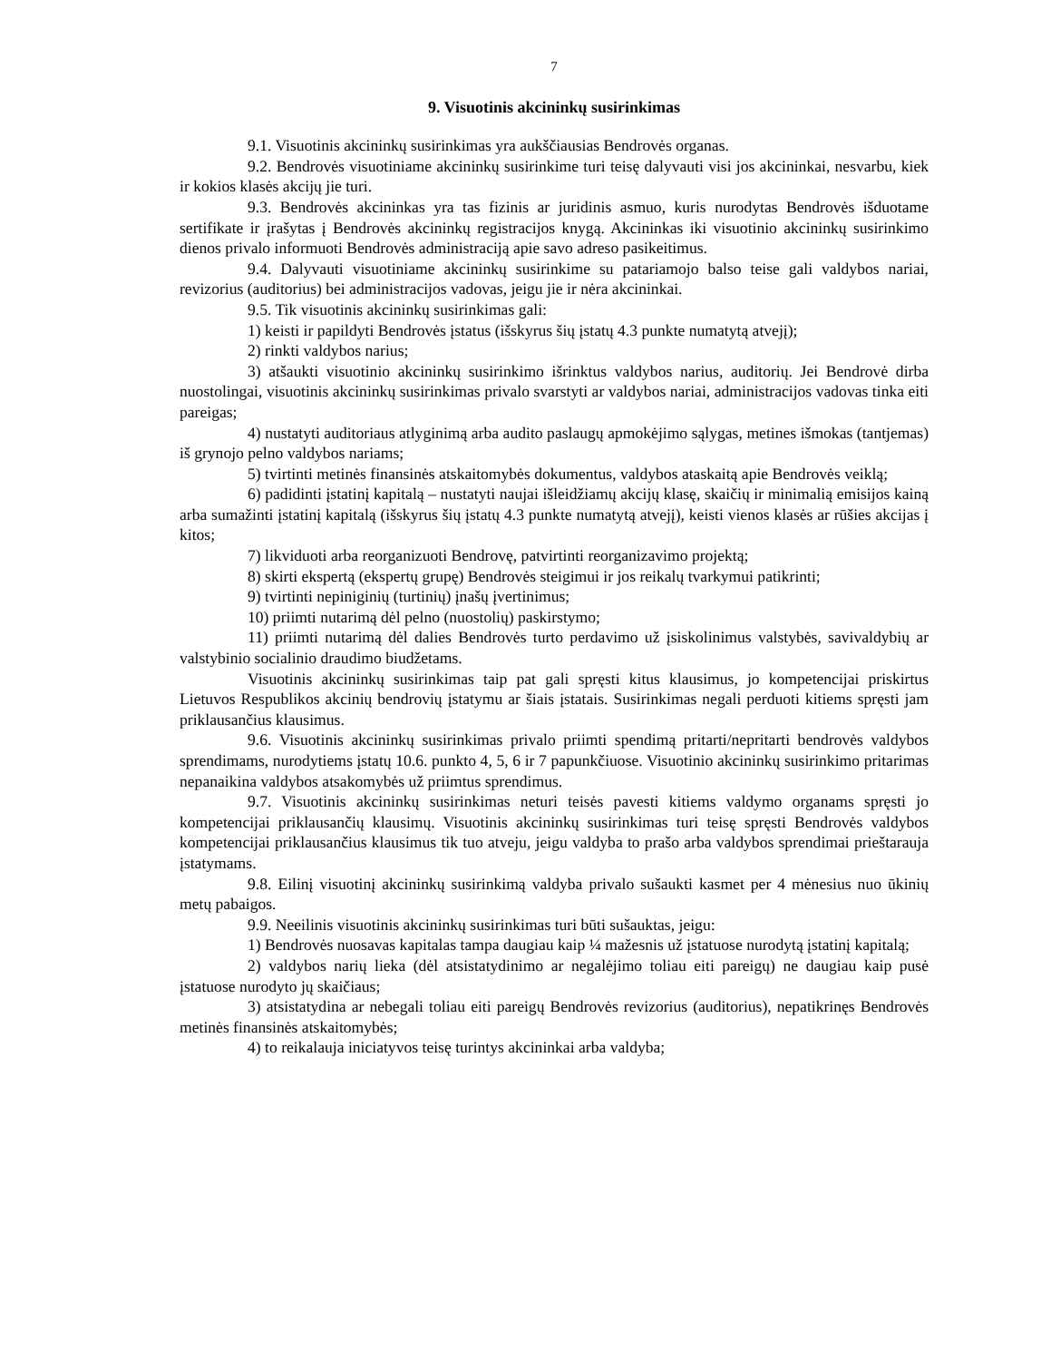7
9. Visuotinis akcininkų susirinkimas
9.1. Visuotinis akcininkų susirinkimas yra aukščiausias Bendrovės organas.
9.2. Bendrovės visuotiniame akcininkų susirinkime turi teisę dalyvauti visi jos akcininkai, nesvarbu, kiek ir kokios klasės akcijų jie turi.
9.3. Bendrovės akcininkas yra tas fizinis ar juridinis asmuo, kuris nurodytas Bendrovės išduotame sertifikate ir įrašytas į Bendrovės akcininkų registracijos knygą. Akcininkas iki visuotinio akcininkų susirinkimo dienos privalo informuoti Bendrovės administraciją apie savo adreso pasikeitimus.
9.4. Dalyvauti visuotiniame akcininkų susirinkime su patariamojo balso teise gali valdybos nariai, revizorius (auditorius) bei administracijos vadovas, jeigu jie ir nėra akcininkai.
9.5. Tik visuotinis akcininkų susirinkimas gali:
1) keisti ir papildyti Bendrovės įstatus (išskyrus šių įstatų 4.3 punkte numatytą atvejį);
2) rinkti valdybos narius;
3) atšaukti visuotinio akcininkų susirinkimo išrinktus valdybos narius, auditorių. Jei Bendrovė dirba nuostolingai, visuotinis akcininkų susirinkimas privalo svarstyti ar valdybos nariai, administracijos vadovas tinka eiti pareigas;
4) nustatyti auditoriaus atlyginimą arba audito paslaugų apmokėjimo sąlygas, metines išmokas (tantjemas) iš grynojo pelno valdybos nariams;
5) tvirtinti metinės finansinės atskaitomybės dokumentus, valdybos ataskaitą apie Bendrovės veiklą;
6) padidinti įstatinį kapitalą – nustatyti naujai išleidžiamų akcijų klasę, skaičių ir minimalią emisijos kainą arba sumažinti įstatinį kapitalą (išskyrus šių įstatų 4.3 punkte numatytą atvejį), keisti vienos klasės ar rūšies akcijas į kitos;
7) likviduoti arba reorganizuoti Bendrovę, patvirtinti reorganizavimo projektą;
8) skirti ekspertą (ekspertų grupę) Bendrovės steigimui ir jos reikalų tvarkymui patikrinti;
9) tvirtinti nepiniginių (turtinių) įnašų įvertinimus;
10) priimti nutarimą dėl pelno (nuostolių) paskirstymo;
11) priimti nutarimą dėl dalies Bendrovės turto perdavimo už įsiskolinimus valstybės, savivaldybių ar valstybinio socialinio draudimo biudžetams.
Visuotinis akcininkų susirinkimas taip pat gali spręsti kitus klausimus, jo kompetencijai priskirtus Lietuvos Respublikos akcinių bendrovių įstatymu ar šiais įstatais. Susirinkimas negali perduoti kitiems spręsti jam priklausančius klausimus.
9.6. Visuotinis akcininkų susirinkimas privalo priimti spendimą pritarti/nepritarti bendrovės valdybos sprendimams, nurodytiems įstatų 10.6. punkto 4, 5, 6 ir 7 papunkčiuose. Visuotinio akcininkų susirinkimo pritarimas nepanaikina valdybos atsakomybės už priimtus sprendimus.
9.7. Visuotinis akcininkų susirinkimas neturi teisės pavesti kitiems valdymo organams spręsti jo kompetencijai priklausančių klausimų. Visuotinis akcininkų susirinkimas turi teisę spręsti Bendrovės valdybos kompetencijai priklausančius klausimus tik tuo atveju, jeigu valdyba to prašo arba valdybos sprendimai prieštarauja įstatymams.
9.8. Eilinį visuotinį akcininkų susirinkimą valdyba privalo sušaukti kasmet per 4 mėnesius nuo ūkinių metų pabaigos.
9.9. Neeilinis visuotinis akcininkų susirinkimas turi būti sušauktas, jeigu:
1) Bendrovės nuosavas kapitalas tampa daugiau kaip ¼ mažesnis už įstatuose nurodytą įstatinį kapitalą;
2) valdybos narių lieka (dėl atsistatydinimo ar negalėjimo toliau eiti pareigų) ne daugiau kaip pusė įstatuose nurodyto jų skaičiaus;
3) atsistatydina ar nebegali toliau eiti pareigų Bendrovės revizorius (auditorius), nepatikrinęs Bendrovės metinės finansinės atskaitomybės;
4) to reikalauja iniciatyvos teisę turintys akcininkai arba valdyba;